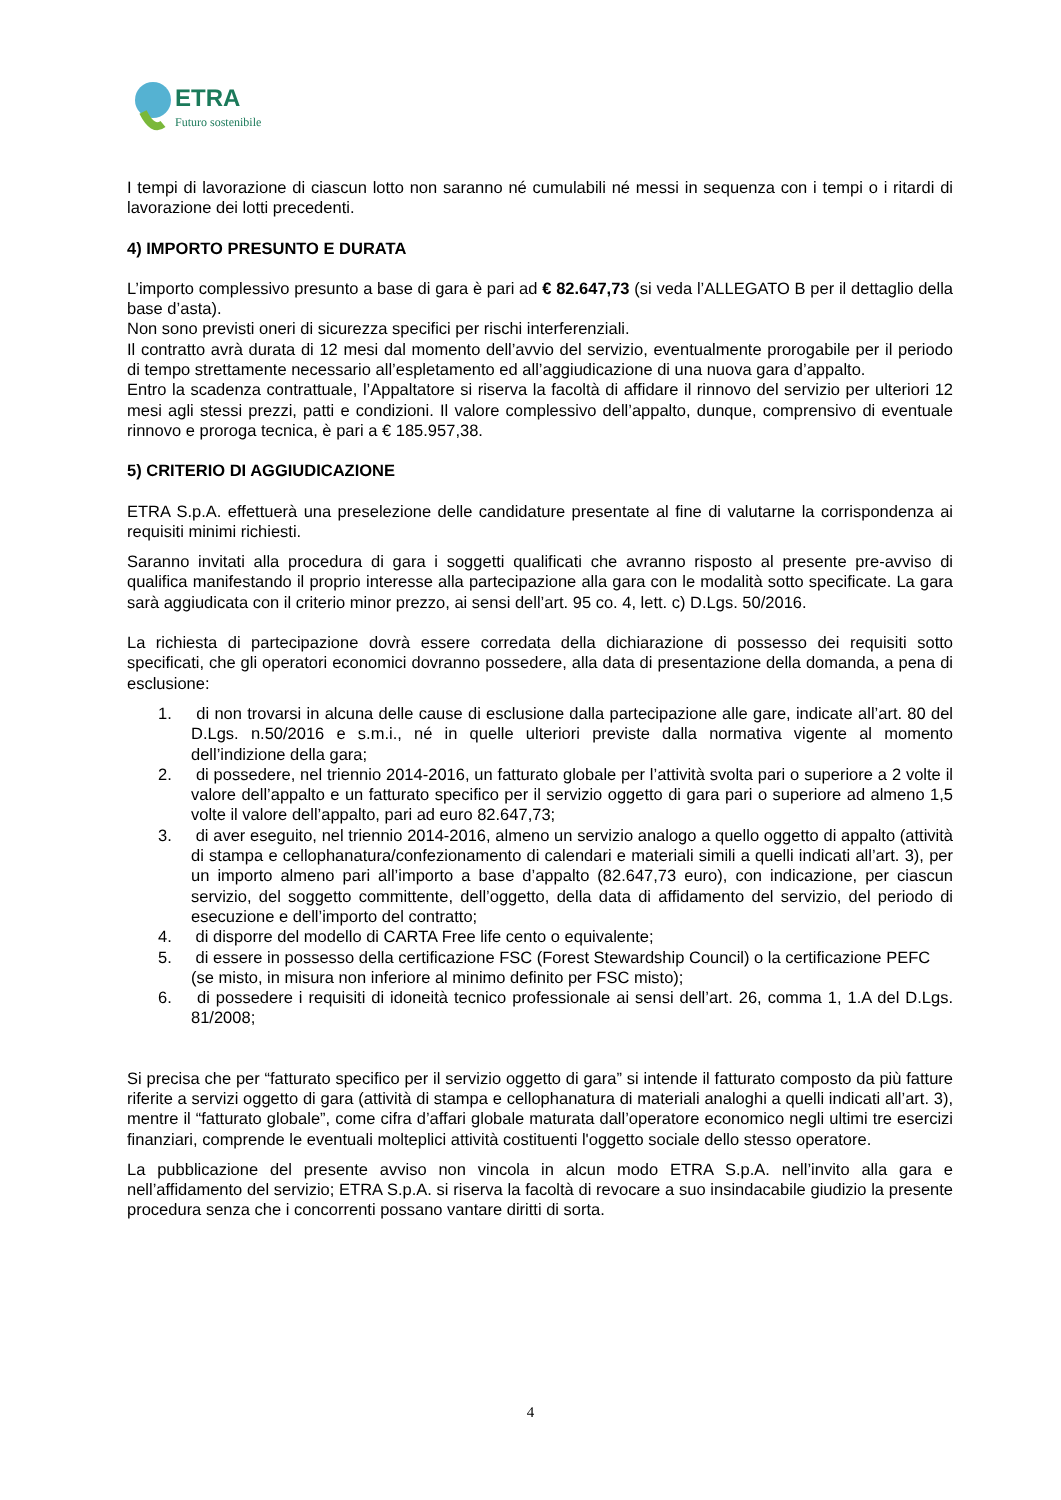ETRA
Futuro sostenibile
I tempi di lavorazione di ciascun lotto non saranno né cumulabili né messi in sequenza con i tempi o i ritardi di lavorazione dei lotti precedenti.
4) IMPORTO PRESUNTO E DURATA
L’importo complessivo presunto a base di gara è pari ad € 82.647,73 (si veda l’ALLEGATO B per il dettaglio della base d’asta).
Non sono previsti oneri di sicurezza specifici per rischi interferenziali.
Il contratto avrà durata di 12 mesi dal momento dell’avvio del servizio, eventualmente prorogabile per il periodo di tempo strettamente necessario all’espletamento ed all’aggiudicazione di una nuova gara d’appalto.
Entro la scadenza contrattuale, l’Appaltatore si riserva la facoltà di affidare il rinnovo del servizio per ulteriori 12 mesi agli stessi prezzi, patti e condizioni. Il valore complessivo dell’appalto, dunque, comprensivo di eventuale rinnovo e proroga tecnica, è pari a € 185.957,38.
5) CRITERIO DI AGGIUDICAZIONE
ETRA S.p.A. effettuerà una preselezione delle candidature presentate al fine di valutarne la corrispondenza ai requisiti minimi richiesti.
Saranno invitati alla procedura di gara i soggetti qualificati che avranno risposto al presente pre-avviso di qualifica manifestando il proprio interesse alla partecipazione alla gara con le modalità sotto specificate. La gara sarà aggiudicata con il criterio minor prezzo, ai sensi dell’art. 95 co. 4, lett. c) D.Lgs. 50/2016.
La richiesta di partecipazione dovrà essere corredata della dichiarazione di possesso dei requisiti sotto specificati, che gli operatori economici dovranno possedere, alla data di presentazione della domanda, a pena di esclusione:
1. di non trovarsi in alcuna delle cause di esclusione dalla partecipazione alle gare, indicate all’art. 80 del D.Lgs. n.50/2016 e s.m.i., né in quelle ulteriori previste dalla normativa vigente al momento dell’indizione della gara;
2. di possedere, nel triennio 2014-2016, un fatturato globale per l’attività svolta pari o superiore a 2 volte il valore dell’appalto e un fatturato specifico per il servizio oggetto di gara pari o superiore ad almeno 1,5 volte il valore dell’appalto, pari ad euro 82.647,73;
3. di aver eseguito, nel triennio 2014-2016, almeno un servizio analogo a quello oggetto di appalto (attività di stampa e cellophanatura/confezionamento di calendari e materiali simili a quelli indicati all’art. 3), per un importo almeno pari all’importo a base d’appalto (82.647,73 euro), con indicazione, per ciascun servizio, del soggetto committente, dell’oggetto, della data di affidamento del servizio, del periodo di esecuzione e dell’importo del contratto;
4. di disporre del modello di CARTA Free life cento o equivalente;
5. di essere in possesso della certificazione FSC (Forest Stewardship Council) o la certificazione PEFC (se misto, in misura non inferiore al minimo definito per FSC misto);
6. di possedere i requisiti di idoneità tecnico professionale ai sensi dell’art. 26, comma 1, 1.A del D.Lgs. 81/2008;
Si precisa che per “fatturato specifico per il servizio oggetto di gara” si intende il fatturato composto da più fatture riferite a servizi oggetto di gara (attività di stampa e cellophanatura di materiali analoghi a quelli indicati all’art. 3), mentre il “fatturato globale”, come cifra d’affari globale maturata dall’operatore economico negli ultimi tre esercizi finanziari, comprende le eventuali molteplici attività costituenti l'oggetto sociale dello stesso operatore.
La pubblicazione del presente avviso non vincola in alcun modo ETRA S.p.A. nell’invito alla gara e nell’affidamento del servizio; ETRA S.p.A. si riserva la facoltà di revocare a suo insindacabile giudizio la presente procedura senza che i concorrenti possano vantare diritti di sorta.
4